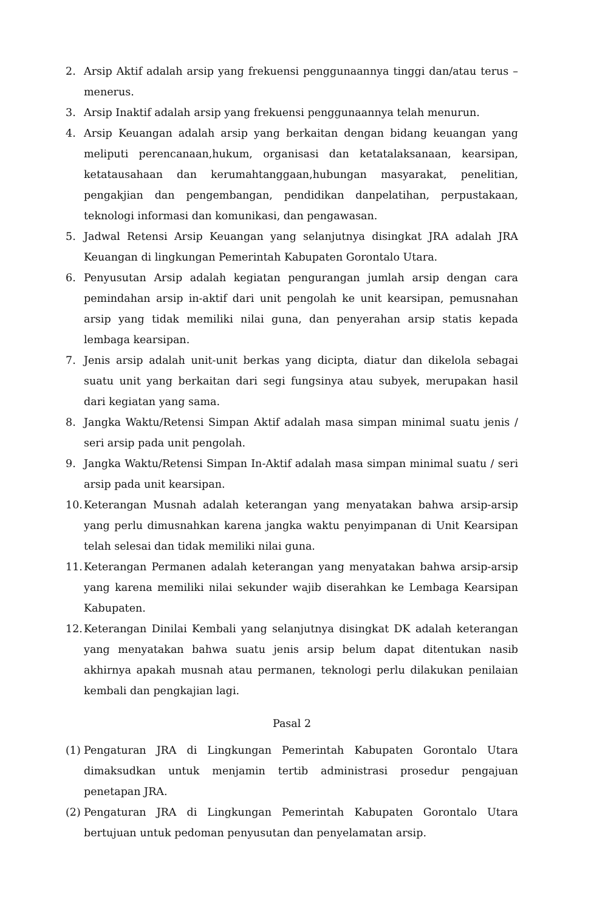2. Arsip Aktif adalah arsip yang frekuensi penggunaannya tinggi dan/atau terus – menerus.
3. Arsip Inaktif adalah arsip yang frekuensi penggunaannya telah menurun.
4. Arsip Keuangan adalah arsip yang berkaitan dengan bidang keuangan yang meliputi perencanaan,hukum, organisasi dan ketatalaksanaan, kearsipan, ketatausahaan dan kerumahtanggaan,hubungan masyarakat, penelitian, pengakjian dan pengembangan, pendidikan danpelatihan, perpustakaan, teknologi informasi dan komunikasi, dan pengawasan.
5. Jadwal Retensi Arsip Keuangan yang selanjutnya disingkat JRA adalah JRA Keuangan di lingkungan Pemerintah Kabupaten Gorontalo Utara.
6. Penyusutan Arsip adalah kegiatan pengurangan jumlah arsip dengan cara pemindahan arsip in-aktif dari unit pengolah ke unit kearsipan, pemusnahan arsip yang tidak memiliki nilai guna, dan penyerahan arsip statis kepada lembaga kearsipan.
7. Jenis arsip adalah unit-unit berkas yang dicipta, diatur dan dikelola sebagai suatu unit yang berkaitan dari segi fungsinya atau subyek, merupakan hasil dari kegiatan yang sama.
8. Jangka Waktu/Retensi Simpan Aktif adalah masa simpan minimal suatu jenis / seri arsip pada unit pengolah.
9. Jangka Waktu/Retensi Simpan In-Aktif adalah masa simpan minimal suatu / seri arsip pada unit kearsipan.
10. Keterangan Musnah adalah keterangan yang menyatakan bahwa arsip-arsip yang perlu dimusnahkan karena jangka waktu penyimpanan di Unit Kearsipan telah selesai dan tidak memiliki nilai guna.
11. Keterangan Permanen adalah keterangan yang menyatakan bahwa arsip-arsip yang karena memiliki nilai sekunder wajib diserahkan ke Lembaga Kearsipan Kabupaten.
12. Keterangan Dinilai Kembali yang selanjutnya disingkat DK adalah keterangan yang menyatakan bahwa suatu jenis arsip belum dapat ditentukan nasib akhirnya apakah musnah atau permanen, teknologi perlu dilakukan penilaian kembali dan pengkajian lagi.
Pasal 2
(1) Pengaturan JRA di Lingkungan Pemerintah Kabupaten Gorontalo Utara dimaksudkan untuk menjamin tertib administrasi prosedur pengajuan penetapan JRA.
(2) Pengaturan JRA di Lingkungan Pemerintah Kabupaten Gorontalo Utara bertujuan untuk pedoman penyusutan dan penyelamatan arsip.